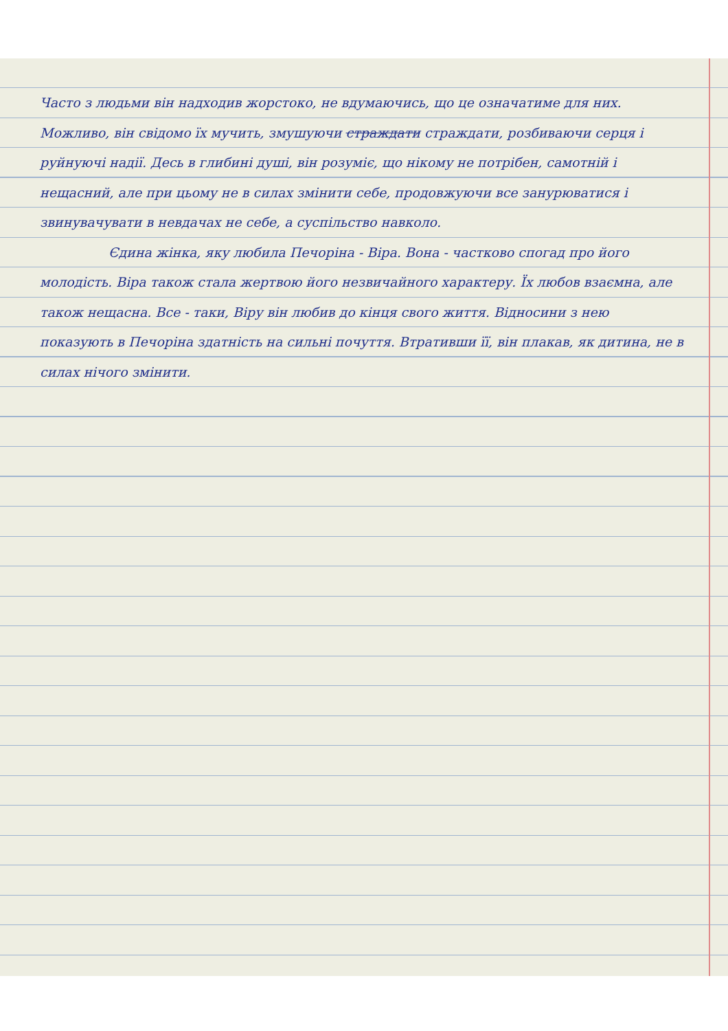Часто з людьми він надходив жорстоко, не вдумаючись, що це означатиме для них. Можливо, він свідомо їх мучить, змушуючи страждати страждати, розбиваючи серця і руйнуючі надії. Десь в глибині душі, він розуміє, що нікому не потрібен, самотній і нещасний, але при цьому не в силах змінити себе, продовжуючи все занурюватися і звинувачувати в невдачах не себе, а суспільство навколо.
Єдина жінка, яку любила Печоріна - Віра. Вона - частково спогад про його молодість. Віра також стала жертвою його незвичайного характеру. Їх любов взаємна, але також нещасна. Все - таки, Віру він любив до кінця свого життя. Відносини з нею показують в Печоріна здатність на сильні почуття. Втративши її, він плакав, як дитина, не в силах нічого змінити.